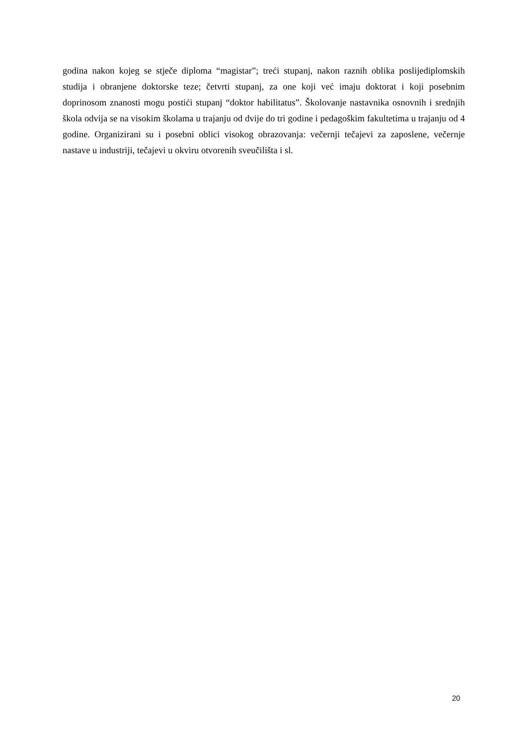godina nakon kojeg se stječe diploma “magistar”; treći stupanj, nakon raznih oblika poslijediplomskih studija i obranjene doktorske teze; četvrti stupanj, za one koji već imaju doktorat i koji posebnim doprinosom znanosti mogu postići stupanj “doktor habilitatus”. Školovanje nastavnika osnovnih i srednjih škola odvija se na visokim školama u trajanju od dvije do tri godine i pedagoškim fakultetima u trajanju od 4 godine. Organizirani su i posebni oblici visokog obrazovanja: večernji tečajevi za zaposlene, večernje nastave u industriji, tečajevi u okviru otvorenih sveučilišta i sl.
20